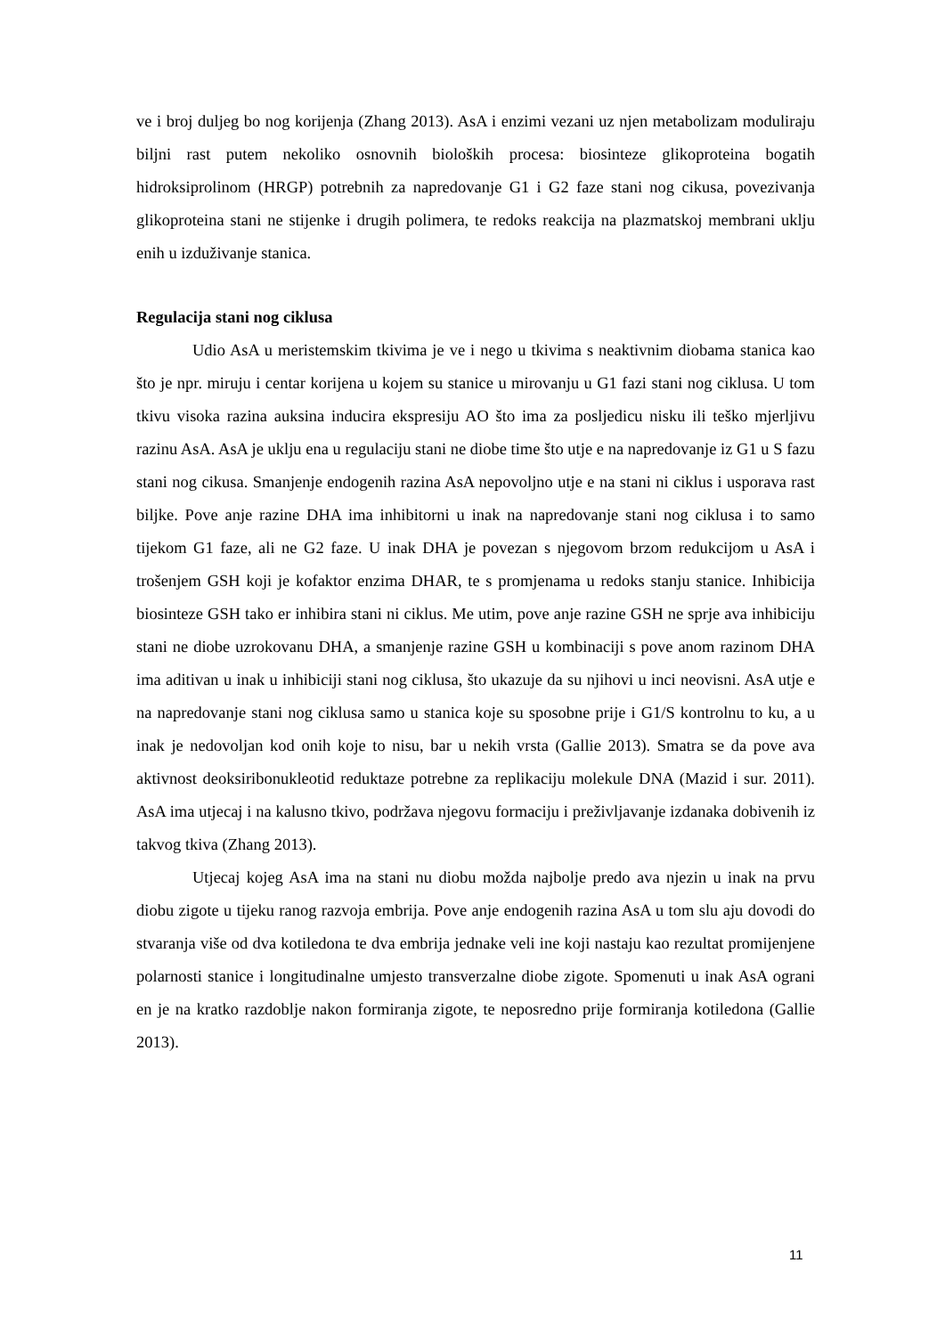ve i broj duljeg bo nog korijenja (Zhang 2013). AsA i enzimi vezani uz njen metabolizam moduliraju biljni rast putem nekoliko osnovnih bioloških procesa: biosinteze glikoproteina bogatih hidroksiprolinom (HRGP) potrebnih za napredovanje G1 i G2 faze stani nog cikusa, povezivanja glikoproteina stani ne stijenke i drugih polimera, te redoks reakcija na plazmatskoj membrani uklju enih u izduživanje stanica.
Regulacija stani nog ciklusa
Udio AsA u meristemskim tkivima je ve i nego u tkivima s neaktivnim diobama stanica kao što je npr. miruju i centar korijena u kojem su stanice u mirovanju u G1 fazi stani nog ciklusa. U tom tkivu visoka razina auksina inducira ekspresiju AO što ima za posljedicu nisku ili teško mjerljivu razinu AsA. AsA je uklju ena u regulaciju stani ne diobe time što utje e na napredovanje iz G1 u S fazu stani nog cikusa. Smanjenje endogenih razina AsA nepovoljno utje e na stani ni ciklus i usporava rast biljke. Pove anje razine DHA ima inhibitorni u inak na napredovanje stani nog ciklusa i to samo tijekom G1 faze, ali ne G2 faze. U inak DHA je povezan s njegovom brzom redukcijom u AsA i trošenjem GSH koji je kofaktor enzima DHAR, te s promjenama u redoks stanju stanice. Inhibicija biosinteze GSH tako er inhibira stani ni ciklus. Me utim, pove anje razine GSH ne sprje ava inhibiciju stani ne diobe uzrokovanu DHA, a smanjenje razine GSH u kombinaciji s pove anom razinom DHA ima aditivan u inak u inhibiciji stani nog ciklusa, što ukazuje da su njihovi u inci neovisni. AsA utje e na napredovanje stani nog ciklusa samo u stanica koje su sposobne prije i G1/S kontrolnu to ku, a u inak je nedovoljan kod onih koje to nisu, bar u nekih vrsta (Gallie 2013). Smatra se da pove ava aktivnost deoksiribonukleotid reduktaze potrebne za replikaciju molekule DNA (Mazid i sur. 2011). AsA ima utjecaj i na kalusno tkivo, podržava njegovu formaciju i preživljavanje izdanaka dobivenih iz takvog tkiva (Zhang 2013).
Utjecaj kojeg AsA ima na stani nu diobu možda najbolje predo ava njezin u inak na prvu diobu zigote u tijeku ranog razvoja embrija. Pove anje endogenih razina AsA u tom slu aju dovodi do stvaranja više od dva kotiledona te dva embrija jednake veli ine koji nastaju kao rezultat promijenjene polarnosti stanice i longitudinalne umjesto transverzalne diobe zigote. Spomenuti u inak AsA ograni en je na kratko razdoblje nakon formiranja zigote, te neposredno prije formiranja kotiledona (Gallie 2013).
11